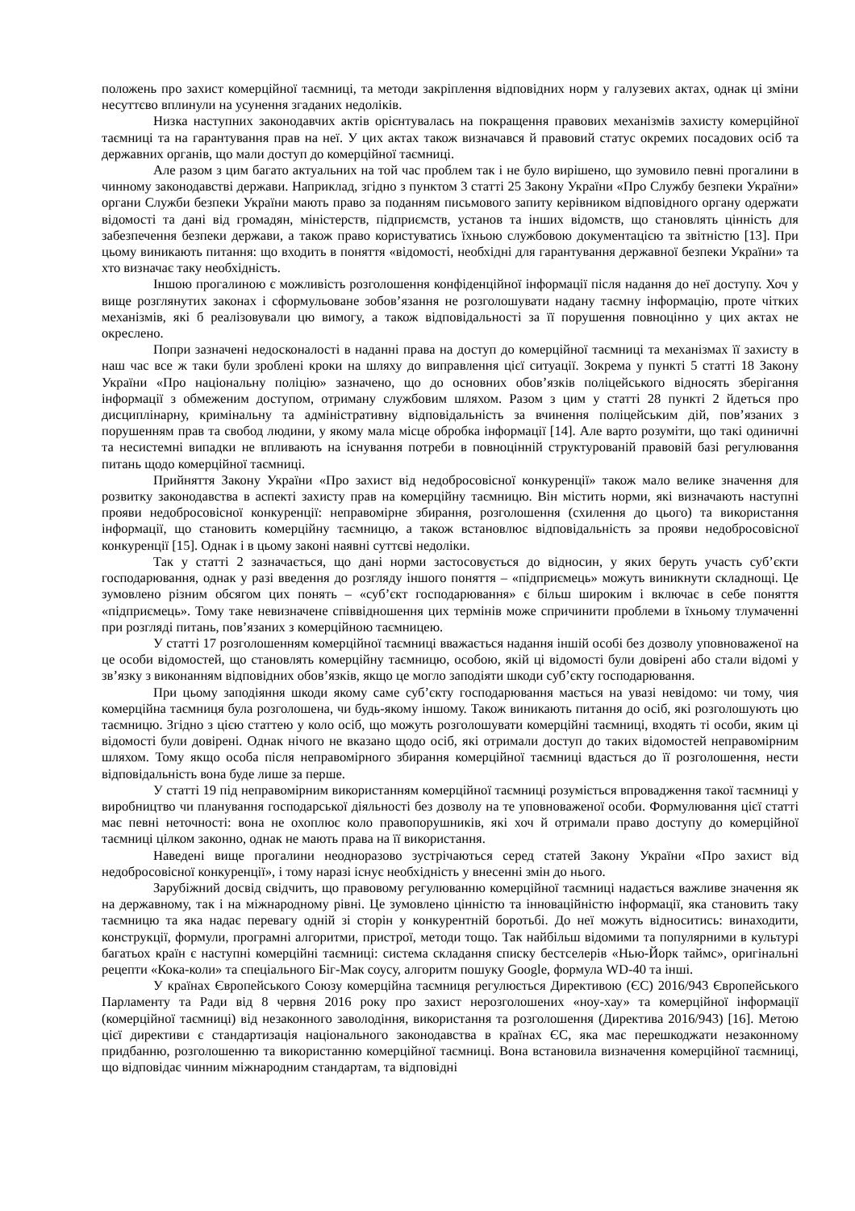положень про захист комерційної таємниці, та методи закріплення відповідних норм у галузевих актах, однак ці зміни несуттєво вплинули на усунення згаданих недоліків.
Низка наступних законодавчих актів орієнтувалась на покращення правових механізмів захисту комерційної таємниці та на гарантування прав на неї. У цих актах також визначався й правовий статус окремих посадових осіб та державних органів, що мали доступ до комерційної таємниці.
Але разом з цим багато актуальних на той час проблем так і не було вирішено, що зумовило певні прогалини в чинному законодавстві держави. Наприклад, згідно з пунктом 3 статті 25 Закону України «Про Службу безпеки України» органи Служби безпеки України мають право за поданням письмового запиту керівником відповідного органу одержати відомості та дані від громадян, міністерств, підприємств, установ та інших відомств, що становлять цінність для забезпечення безпеки держави, а також право користуватись їхньою службовою документацією та звітністю [13]. При цьому виникають питання: що входить в поняття «відомості, необхідні для гарантування державної безпеки України» та хто визначає таку необхідність.
Іншою прогалиною є можливість розголошення конфіденційної інформації після надання до неї доступу. Хоч у вище розглянутих законах і сформульоване зобов’язання не розголошувати надану таємну інформацію, проте чітких механізмів, які б реалізовували цю вимогу, а також відповідальності за її порушення повноцінно у цих актах не окреслено.
Попри зазначені недосконалості в наданні права на доступ до комерційної таємниці та механізмах її захисту в наш час все ж таки були зроблені кроки на шляху до виправлення цієї ситуації. Зокрема у пункті 5 статті 18 Закону України «Про національну поліцію» зазначено, що до основних обов’язків поліцейського відносять зберігання інформації з обмеженим доступом, отриману службовим шляхом. Разом з цим у статті 28 пункті 2 йдеться про дисциплінарну, кримінальну та адміністративну відповідальність за вчинення поліцейським дій, пов’язаних з порушенням прав та свобод людини, у якому мала місце обробка інформації [14]. Але варто розуміти, що такі одиничні та несистемні випадки не впливають на існування потреби в повноцінній структурованій правовій базі регулювання питань щодо комерційної таємниці.
Прийняття Закону України «Про захист від недобросовісної конкуренції» також мало велике значення для розвитку законодавства в аспекті захисту прав на комерційну таємницю. Він містить норми, які визначають наступні прояви недобросовісної конкуренції: неправомірне збирання, розголошення (схилення до цього) та використання інформації, що становить комерційну таємницю, а також встановлює відповідальність за прояви недобросовісної конкуренції [15]. Однак і в цьому законі наявні суттєві недоліки.
Так у статті 2 зазначається, що дані норми застосовується до відносин, у яких беруть участь суб’єкти господарювання, однак у разі введення до розгляду іншого поняття – «підприємець» можуть виникнути складнощі. Це зумовлено різним обсягом цих понять – «суб’єкт господарювання» є більш широким і включає в себе поняття «підприємець». Тому таке невизначене співвідношення цих термінів може спричинити проблеми в їхньому тлумаченні при розгляді питань, пов’язаних з комерційною таємницею.
У статті 17 розголошенням комерційної таємниці вважається надання іншій особі без дозволу уповноваженої на це особи відомостей, що становлять комерційну таємницю, особою, якій ці відомості були довірені або стали відомі у зв’язку з виконанням відповідних обов’язків, якщо це могло заподіяти шкоди суб’єкту господарювання.
При цьому заподіяння шкоди якому саме суб’єкту господарювання мається на увазі невідомо: чи тому, чия комерційна таємниця була розголошена, чи будь-якому іншому. Також виникають питання до осіб, які розголошують цю таємницю. Згідно з цією статтею у коло осіб, що можуть розголошувати комерційні таємниці, входять ті особи, яким ці відомості були довірені. Однак нічого не вказано щодо осіб, які отримали доступ до таких відомостей неправомірним шляхом. Тому якщо особа після неправомірного збирання комерційної таємниці вдасться до її розголошення, нести відповідальність вона буде лише за перше.
У статті 19 під неправомірним використанням комерційної таємниці розуміється впровадження такої таємниці у виробництво чи планування господарської діяльності без дозволу на те уповноваженої особи. Формулювання цієї статті має певні неточності: вона не охоплює коло правопорушників, які хоч й отримали право доступу до комерційної таємниці цілком законно, однак не мають права на її використання.
Наведені вище прогалини неодноразово зустрічаються серед статей Закону України «Про захист від недобросовісної конкуренції», і тому наразі існує необхідність у внесенні змін до нього.
Зарубіжний досвід свідчить, що правовому регулюванню комерційної таємниці надається важливе значення як на державному, так і на міжнародному рівні. Це зумовлено цінністю та інноваційністю інформації, яка становить таку таємницю та яка надає перевагу одній зі сторін у конкурентній боротьбі. До неї можуть відноситись: винаходити, конструкції, формули, програмні алгоритми, пристрої, методи тощо. Так найбільш відомими та популярними в культурі багатьох країн є наступні комерційні таємниці: система складання списку бестселерів «Нью-Йорк таймс», оригінальні рецепти «Кока-коли» та спеціального Біг-Мак соусу, алгоритм пошуку Google, формула WD-40 та інші.
У країнах Європейського Союзу комерційна таємниця регулюється Директивою (ЄС) 2016/943 Європейського Парламенту та Ради від 8 червня 2016 року про захист нерозголошених «ноу-хау» та комерційної інформації (комерційної таємниці) від незаконного заволодіння, використання та розголошення (Директива 2016/943) [16]. Метою цієї директиви є стандартизація національного законодавства в країнах ЄС, яка має перешкоджати незаконному придбанню, розголошенню та використанню комерційної таємниці. Вона встановила визначення комерційної таємниці, що відповідає чинним міжнародним стандартам, та відповідні